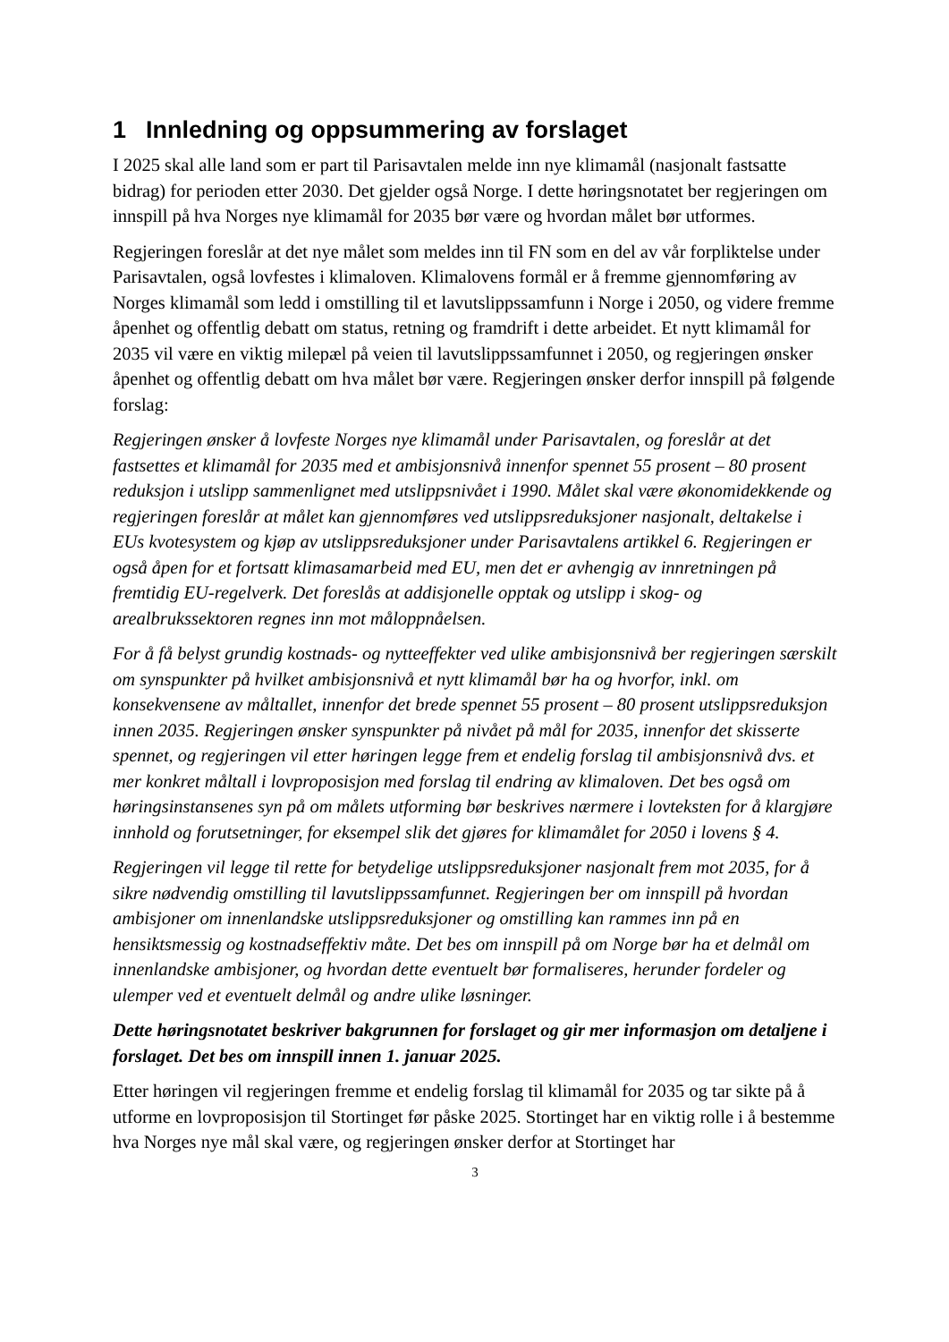1 Innledning og oppsummering av forslaget
I 2025 skal alle land som er part til Parisavtalen melde inn nye klimamål (nasjonalt fastsatte bidrag) for perioden etter 2030. Det gjelder også Norge. I dette høringsnotatet ber regjeringen om innspill på hva Norges nye klimamål for 2035 bør være og hvordan målet bør utformes.
Regjeringen foreslår at det nye målet som meldes inn til FN som en del av vår forpliktelse under Parisavtalen, også lovfestes i klimaloven. Klimalovens formål er å fremme gjennomføring av Norges klimamål som ledd i omstilling til et lavutslippssamfunn i Norge i 2050, og videre fremme åpenhet og offentlig debatt om status, retning og framdrift i dette arbeidet. Et nytt klimamål for 2035 vil være en viktig milepæl på veien til lavutslippssamfunnet i 2050, og regjeringen ønsker åpenhet og offentlig debatt om hva målet bør være. Regjeringen ønsker derfor innspill på følgende forslag:
Regjeringen ønsker å lovfeste Norges nye klimamål under Parisavtalen, og foreslår at det fastsettes et klimamål for 2035 med et ambisjonsnivå innenfor spennet 55 prosent – 80 prosent reduksjon i utslipp sammenlignet med utslippsnivået i 1990. Målet skal være økonomidekkende og regjeringen foreslår at målet kan gjennomføres ved utslippsreduksjoner nasjonalt, deltakelse i EUs kvotesystem og kjøp av utslippsreduksjoner under Parisavtalens artikkel 6. Regjeringen er også åpen for et fortsatt klimasamarbeid med EU, men det er avhengig av innretningen på fremtidig EU-regelverk. Det foreslås at addisjonelle opptak og utslipp i skog- og arealbrukssektoren regnes inn mot måloppnåelsen.
For å få belyst grundig kostnads- og nytteeffekter ved ulike ambisjonsnivå ber regjeringen særskilt om synspunkter på hvilket ambisjonsnivå et nytt klimamål bør ha og hvorfor, inkl. om konsekvensene av måltallet, innenfor det brede spennet 55 prosent – 80 prosent utslippsreduksjon innen 2035. Regjeringen ønsker synspunkter på nivået på mål for 2035, innenfor det skisserte spennet, og regjeringen vil etter høringen legge frem et endelig forslag til ambisjonsnivå dvs. et mer konkret måltall i lovproposisjon med forslag til endring av klimaloven. Det bes også om høringsinstansenes syn på om målets utforming bør beskrives nærmere i lovteksten for å klargjøre innhold og forutsetninger, for eksempel slik det gjøres for klimamålet for 2050 i lovens § 4.
Regjeringen vil legge til rette for betydelige utslippsreduksjoner nasjonalt frem mot 2035, for å sikre nødvendig omstilling til lavutslippssamfunnet. Regjeringen ber om innspill på hvordan ambisjoner om innenlandske utslippsreduksjoner og omstilling kan rammes inn på en hensiktsmessig og kostnadseffektiv måte. Det bes om innspill på om Norge bør ha et delmål om innenlandske ambisjoner, og hvordan dette eventuelt bør formaliseres, herunder fordeler og ulemper ved et eventuelt delmål og andre ulike løsninger.
Dette høringsnotatet beskriver bakgrunnen for forslaget og gir mer informasjon om detaljene i forslaget. Det bes om innspill innen 1. januar 2025.
Etter høringen vil regjeringen fremme et endelig forslag til klimamål for 2035 og tar sikte på å utforme en lovproposisjon til Stortinget før påske 2025. Stortinget har en viktig rolle i å bestemme hva Norges nye mål skal være, og regjeringen ønsker derfor at Stortinget har
3